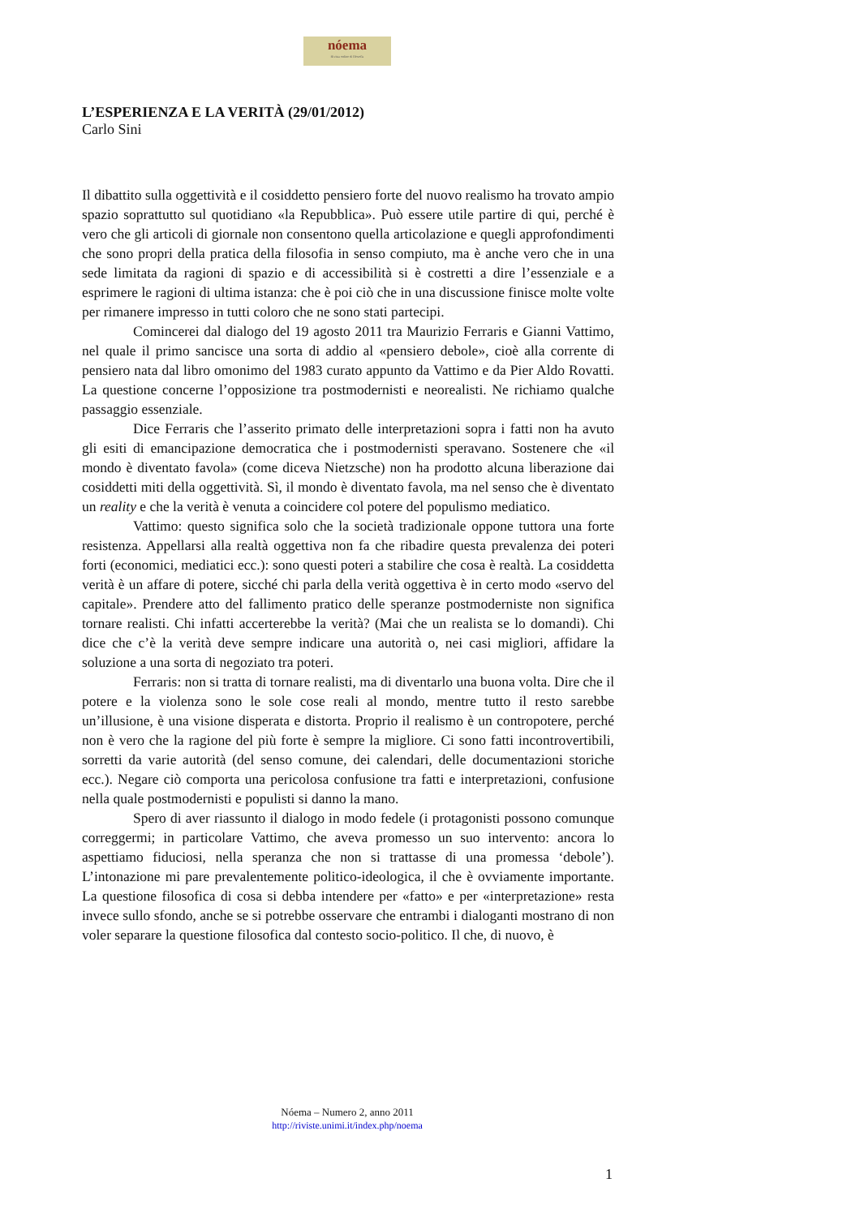nóema
Rivista online di filosofia
L’ESPERIENZA E LA VERITÀ (29/01/2012)
Carlo Sini
Il dibattito sulla oggettività e il cosiddetto pensiero forte del nuovo realismo ha trovato ampio spazio soprattutto sul quotidiano «la Repubblica». Può essere utile partire di qui, perché è vero che gli articoli di giornale non consentono quella articolazione e quegli approfondimenti che sono propri della pratica della filosofia in senso compiuto, ma è anche vero che in una sede limitata da ragioni di spazio e di accessibilità si è costretti a dire l’essenziale e a esprimere le ragioni di ultima istanza: che è poi ciò che in una discussione finisce molte volte per rimanere impresso in tutti coloro che ne sono stati partecipi.
Comincerei dal dialogo del 19 agosto 2011 tra Maurizio Ferraris e Gianni Vattimo, nel quale il primo sancisce una sorta di addio al «pensiero debole», cioè alla corrente di pensiero nata dal libro omonimo del 1983 curato appunto da Vattimo e da Pier Aldo Rovatti. La questione concerne l’opposizione tra postmodernisti e neorealisti. Ne richiamo qualche passaggio essenziale.
Dice Ferraris che l’asserito primato delle interpretazioni sopra i fatti non ha avuto gli esiti di emancipazione democratica che i postmodernisti speravano. Sostenere che «il mondo è diventato favola» (come diceva Nietzsche) non ha prodotto alcuna liberazione dai cosiddetti miti della oggettività. Sì, il mondo è diventato favola, ma nel senso che è diventato un reality e che la verità è venuta a coincidere col potere del populismo mediatico.
Vattimo: questo significa solo che la società tradizionale oppone tuttora una forte resistenza. Appellarsi alla realtà oggettiva non fa che ribadire questa prevalenza dei poteri forti (economici, mediatici ecc.): sono questi poteri a stabilire che cosa è realtà. La cosiddetta verità è un affare di potere, sicché chi parla della verità oggettiva è in certo modo «servo del capitale». Prendere atto del fallimento pratico delle speranze postmoderniste non significa tornare realisti. Chi infatti accerterebbe la verità? (Mai che un realista se lo domandi). Chi dice che c’è la verità deve sempre indicare una autorità o, nei casi migliori, affidare la soluzione a una sorta di negoziato tra poteri.
Ferraris: non si tratta di tornare realisti, ma di diventarlo una buona volta. Dire che il potere e la violenza sono le sole cose reali al mondo, mentre tutto il resto sarebbe un’illusione, è una visione disperata e distorta. Proprio il realismo è un contropotere, perché non è vero che la ragione del più forte è sempre la migliore. Ci sono fatti incontrovertibili, sorretti da varie autorità (del senso comune, dei calendari, delle documentazioni storiche ecc.). Negare ciò comporta una pericolosa confusione tra fatti e interpretazioni, confusione nella quale postmodernisti e populisti si danno la mano.
Spero di aver riassunto il dialogo in modo fedele (i protagonisti possono comunque correggermi; in particolare Vattimo, che aveva promesso un suo intervento: ancora lo aspettiamo fiduciosi, nella speranza che non si trattasse di una promessa ‘debole’). L’intonazione mi pare prevalentemente politico-ideologica, il che è ovviamente importante. La questione filosofica di cosa si debba intendere per «fatto» e per «interpretazione» resta invece sullo sfondo, anche se si potrebbe osservare che entrambi i dialoganti mostrano di non voler separare la questione filosofica dal contesto socio-politico. Il che, di nuovo, è
Nóema – Numero 2, anno 2011
http://riviste.unimi.it/index.php/noema
1